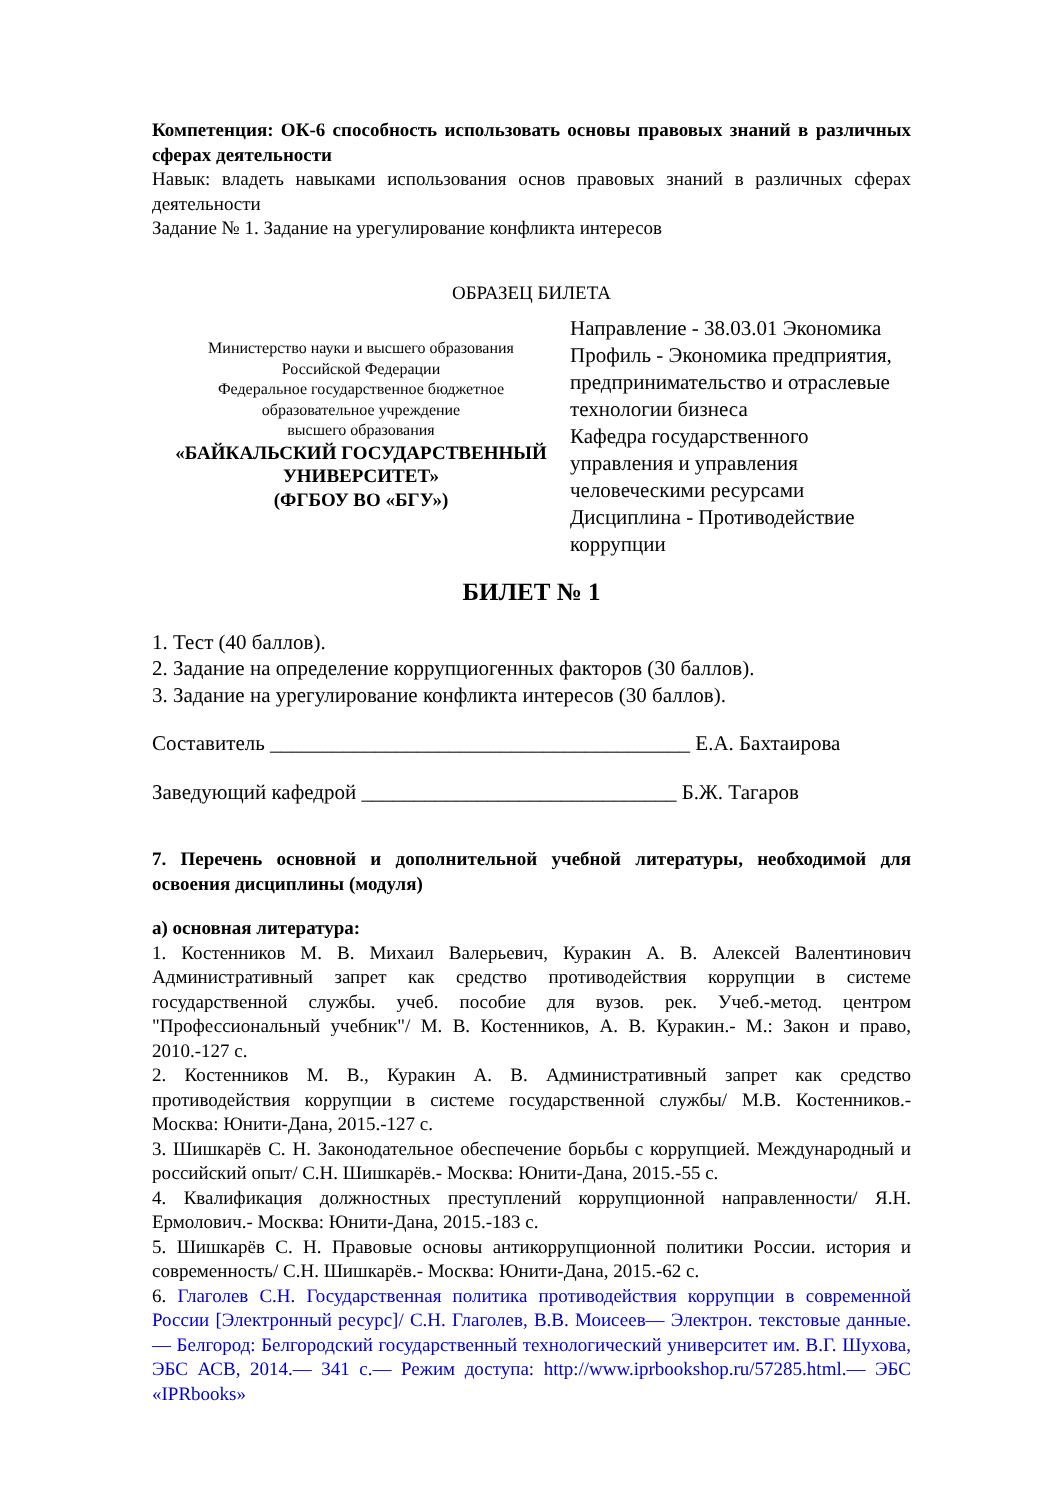Компетенция: ОК-6 способность использовать основы правовых знаний в различных сферах деятельности
Навык: владеть навыками использования основ правовых знаний в различных сферах деятельности
Задание № 1. Задание на урегулирование конфликта интересов
ОБРАЗЕЦ БИЛЕТА
Министерство науки и высшего образования
Российской Федерации
Федеральное государственное бюджетное
образовательное учреждение
высшего образования
«БАЙКАЛЬСКИЙ ГОСУДАРСТВЕННЫЙ УНИВЕРСИТЕТ»
(ФГБОУ ВО «БГУ»)
Направление - 38.03.01 Экономика
Профиль - Экономика предприятия, предпринимательство и отраслевые технологии бизнеса
Кафедра государственного управления и управления человеческими ресурсами
Дисциплина - Противодействие коррупции
БИЛЕТ № 1
1. Тест (40 баллов).
2. Задание на определение коррупциогенных факторов (30 баллов).
3. Задание на урегулирование конфликта интересов (30 баллов).
Составитель ________________________________________ Е.А. Бахтаирова
Заведующий кафедрой ______________________________ Б.Ж. Тагаров
7. Перечень основной и дополнительной учебной литературы, необходимой для освоения дисциплины (модуля)
а) основная литература:
1. Костенников М. В. Михаил Валерьевич, Куракин А. В. Алексей Валентинович Административный запрет как средство противодействия коррупции в системе государственной службы. учеб. пособие для вузов. рек. Учеб.-метод. центром "Профессиональный учебник"/ М. В. Костенников, А. В. Куракин.- М.: Закон и право, 2010.-127 с.
2. Костенников М. В., Куракин А. В. Административный запрет как средство противодействия коррупции в системе государственной службы/ М.В. Костенников.- Москва: Юнити-Дана, 2015.-127 с.
3. Шишкарёв С. Н. Законодательное обеспечение борьбы с коррупцией. Международный и российский опыт/ С.Н. Шишкарёв.- Москва: Юнити-Дана, 2015.-55 с.
4. Квалификация должностных преступлений коррупционной направленности/ Я.Н. Ермолович.- Москва: Юнити-Дана, 2015.-183 с.
5. Шишкарёв С. Н. Правовые основы антикоррупционной политики России. история и современность/ С.Н. Шишкарёв.- Москва: Юнити-Дана, 2015.-62 с.
6. Глаголев С.Н. Государственная политика противодействия коррупции в современной России [Электронный ресурс]/ С.Н. Глаголев, В.В. Моисеев— Электрон. текстовые данные.— Белгород: Белгородский государственный технологический университет им. В.Г. Шухова, ЭБС АСВ, 2014.— 341 с.— Режим доступа: http://www.iprbookshop.ru/57285.html.— ЭБС «IPRbooks»